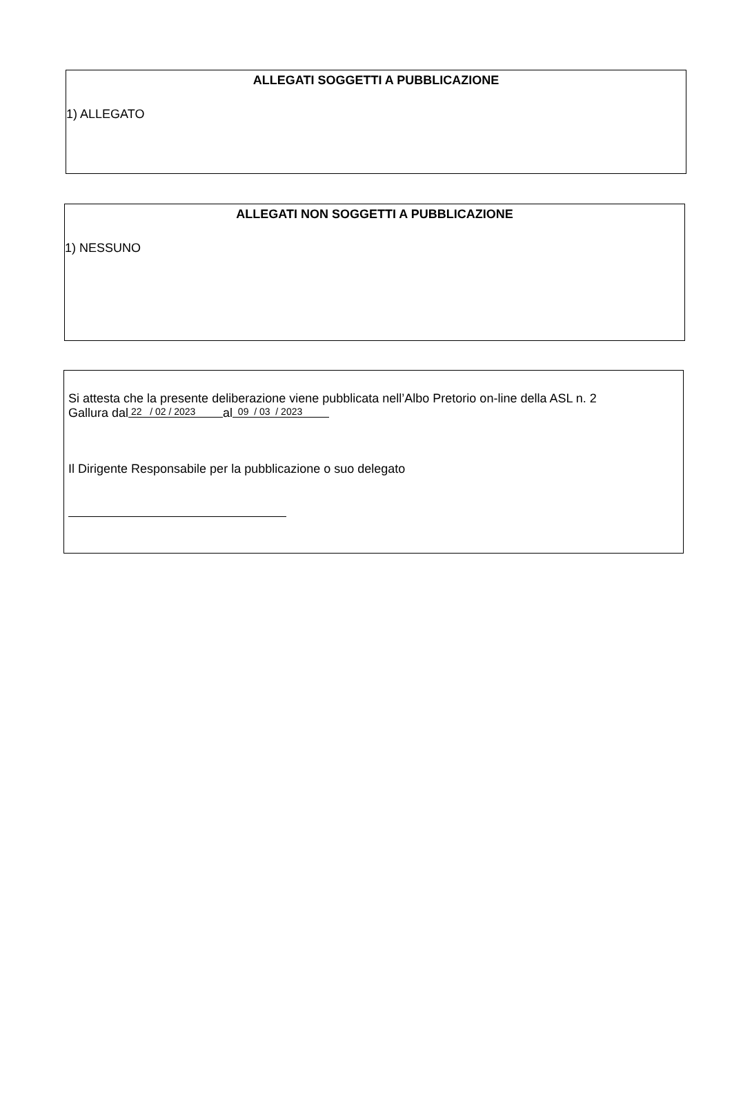ALLEGATI SOGGETTI A PUBBLICAZIONE
1) ALLEGATO
ALLEGATI NON SOGGETTI A PUBBLICAZIONE
1) NESSUNO
Si attesta che la presente deliberazione viene pubblicata nell’Albo Pretorio on-line della ASL n. 2
Gallura dal 22 / 02 / 2023 al 09 / 03 / 2023
Il Dirigente Responsabile per la pubblicazione o suo delegato